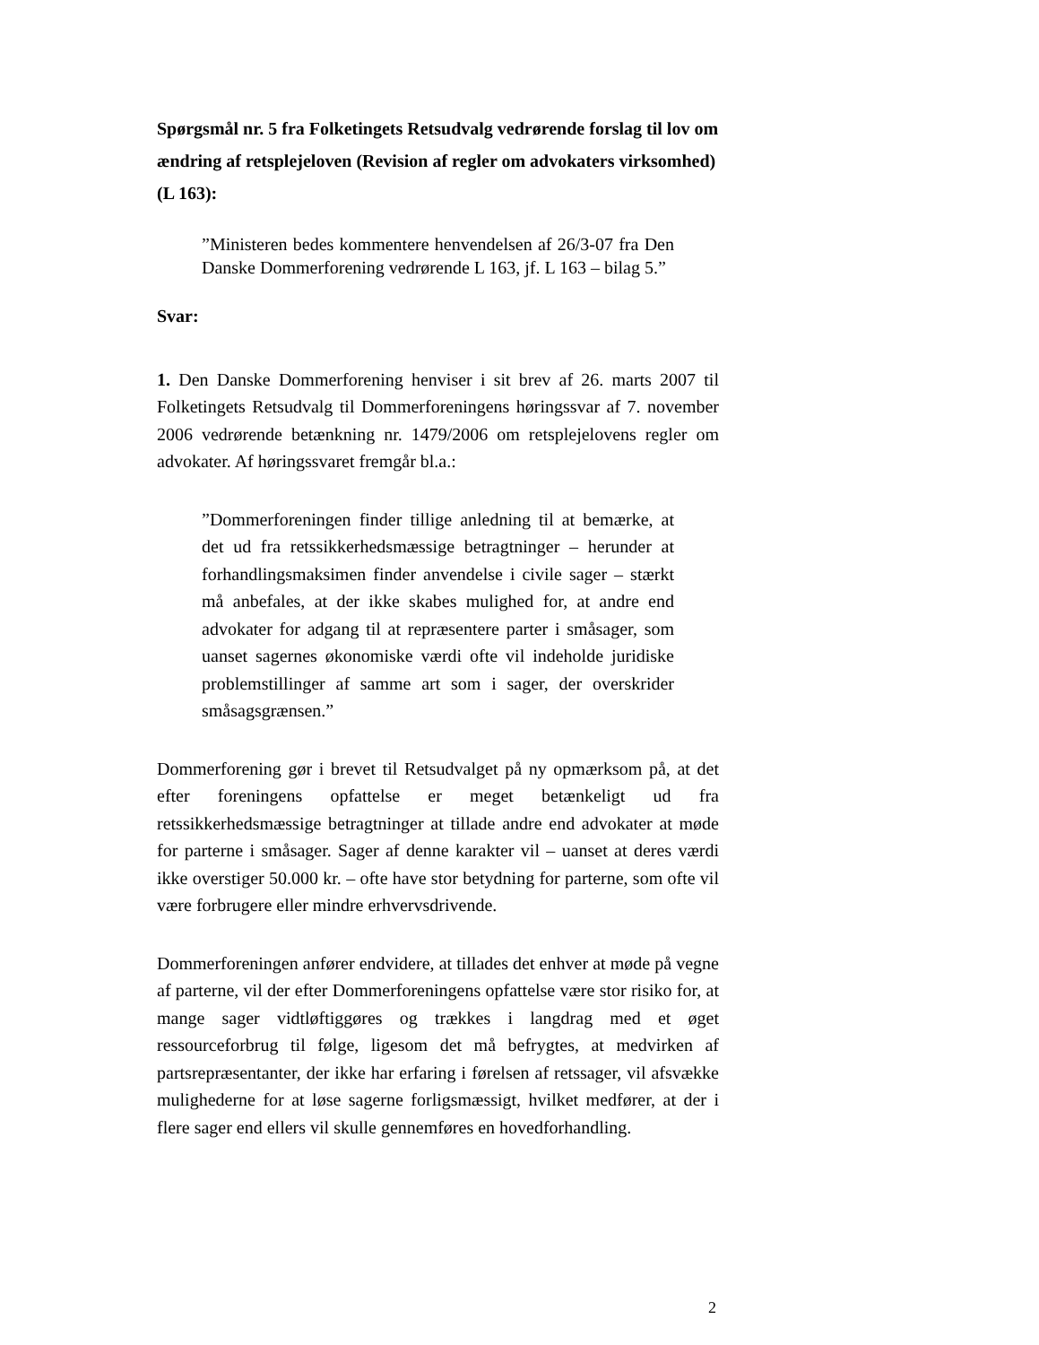Spørgsmål nr. 5 fra Folketingets Retsudvalg vedrørende forslag til lov om ændring af retsplejeloven (Revision af regler om advokaters virksomhed) (L 163):
”Ministeren bedes kommentere henvendelsen af 26/3-07 fra Den Danske Dommerforening vedrørende L 163, jf. L 163 – bilag 5.”
Svar:
1. Den Danske Dommerforening henviser i sit brev af 26. marts 2007 til Folketingets Retsudvalg til Dommerforeningens høringssvar af 7. november 2006 vedrørende betænkning nr. 1479/2006 om retsplejelovens regler om advokater. Af høringssvaret fremgår bl.a.:
”Dommerforeningen finder tillige anledning til at bemærke, at det ud fra retssikkerhedsmæssige betragtninger – herunder at forhandlingsmaksimen finder anvendelse i civile sager – stærkt må anbefales, at der ikke skabes mulighed for, at andre end advokater for adgang til at repræsentere parter i småsager, som uanset sagernes økonomiske værdi ofte vil indeholde juridiske problemstillinger af samme art som i sager, der overskrider småsagsgrænsen.”
Dommerforening gør i brevet til Retsudvalget på ny opmærksom på, at det efter foreningens opfattelse er meget betænkeligt ud fra retssikkerhedsmæssige betragtninger at tillade andre end advokater at møde for parterne i småsager. Sager af denne karakter vil – uanset at deres værdi ikke overstiger 50.000 kr. – ofte have stor betydning for parterne, som ofte vil være forbrugere eller mindre erhvervsdrivende.
Dommerforeningen anfører endvidere, at tillades det enhver at møde på vegne af parterne, vil der efter Dommerforeningens opfattelse være stor risiko for, at mange sager vidtløftiggøres og trækkes i langdrag med et øget ressourceforbrug til følge, ligesom det må befrygtes, at medvirken af partsrepræsentanter, der ikke har erfaring i førelsen af retssager, vil afsvække mulighederne for at løse sagerne forligsmæssigt, hvilket medfører, at der i flere sager end ellers vil skulle gennemføres en hovedforhandling.
2